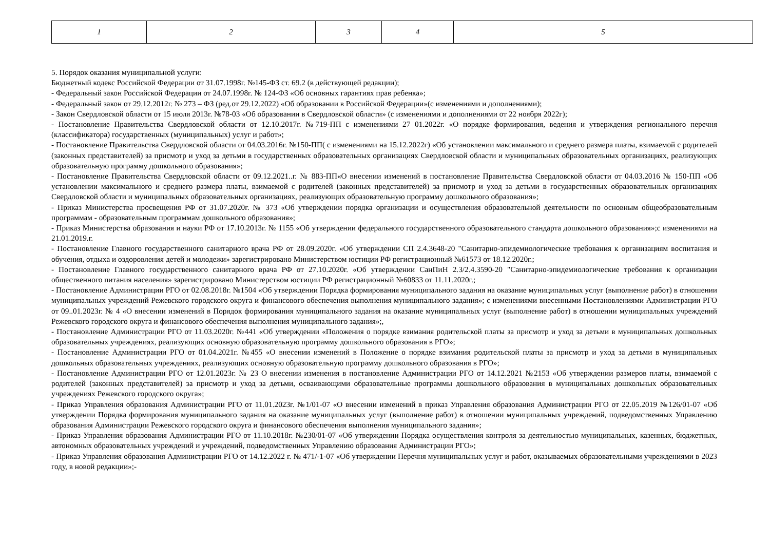| 1 | 2 | 3 | 4 | 5 |
5. Порядок оказания муниципальной услуги:
Бюджетный кодекс Российской Федерации от 31.07.1998г. №145-ФЗ ст. 69.2 (в действующей редакции);
- Федеральный закон Российской Федерации от 24.07.1998г. № 124-ФЗ «Об основных гарантиях прав ребенка»;
- Федеральный закон от 29.12.2012г. № 273 – ФЗ (ред.от 29.12.2022) «Об образовании в Российской Федерации»(с изменениями и дополнениями);
- Закон Свердловской области от 15 июля 2013г. №78-03 «Об образовании в Свердловской области» (с изменениями и дополнениями от 22 ноября 2022г);
- Постановление Правительства Свердловской области от 12.10.2017г. №719-ПП с изменениями 27 01.2022г. «О порядке формирования, ведения и утверждения регионального перечня (классификатора) государственных (муниципальных) услуг и работ»;
- Постановление Правительства Свердловской области от 04.03.2016г. №150-ПП( с изменениями на 15.12.2022г) «Об установлении максимального и среднего размера платы, взимаемой с родителей (законных представителей) за присмотр и уход за детьми в государственных образовательных организациях Свердловской области и муниципальных образовательных организациях, реализующих образовательную программу дошкольного образования»;
- Постановление Правительства Свердловской области от 09.12.2021..г. № 883-ПП«О внесении изменений в постановление Правительства Свердловской области от 04.03.2016 № 150-ПП «Об установлении максимального и среднего размера платы, взимаемой с родителей (законных представителей) за присмотр и уход за детьми в государственных образовательных организациях Свердловской области и муниципальных образовательных организациях, реализующих образовательную программу дошкольного образования»;
- Приказ Министерства просвещения РФ от 31.07.2020г. № 373 «Об утверждении порядка организации и осуществления образовательной деятельности по основным общеобразовательным программам - образовательным программам дошкольного образования»;
- Приказ Министерства образования и науки РФ от 17.10.2013г. № 1155 «Об утверждении федерального государственного образовательного стандарта дошкольного образования»;с изменениями на 21.01.2019.г.
- Постановление Главного государственного санитарного врача РФ от 28.09.2020г. «Об утверждении СП 2.4.3648-20 "Санитарно-эпидемиологические требования к организациям воспитания и обучения, отдыха и оздоровления детей и молодежи» зарегистрировано Министерством юстиции РФ регистрационный №61573 от 18.12.2020г.;
- Постановление Главного государственного санитарного врача РФ от 27.10.2020г. «Об утверждении СанПиН 2.3/2.4.3590-20 "Санитарно-эпидемиологические требования к организации общественного питания населения» зарегистрировано Министерством юстиции РФ регистрационный №60833 от 11.11.2020г.;
- Постановление Администрации РГО от 02.08.2018г. №1504 «Об утверждении Порядка формирования муниципального задания на оказание муниципальных услуг (выполнение работ) в отношении муниципальных учреждений Режевского городского округа и финансового обеспечения выполнения муниципального задания»; с изменениями внесенными Постановлениями Администрации РГО от 09..01.2023г. № 4 «О внесении изменений в Порядок формирования муниципального задания на оказание муниципальных услуг (выполнение работ) в отношении муниципальных учреждений Режевского городского округа и финансового обеспечения выполнения муниципального задания»;,
- Постановление Администрации РГО от 11.03.2020г. №441 «Об утверждении «Положения о порядке взимания родительской платы за присмотр и уход за детьми в муниципальных дошкольных образовательных учреждениях, реализующих основную образовательную программу дошкольного образования в РГО»;
- Постановление Администрации РГО от 01.04.2021г. №455 «О внесении изменений в Положение о порядке взимания родительской платы за присмотр и уход за детьми в муниципальных дошкольных образовательных учреждениях, реализующих основную образовательную программу дошкольного образования в РГО»;
- Постановление Администрации РГО от 12.01.2023г. № 23 О внесении изменения в постановление Администрации РГО от 14.12.2021 №2153 «Об утверждении размеров платы, взимаемой с родителей (законных представителей) за присмотр и уход за детьми, осваивающими образовательные программы дошкольного образования в муниципальных дошкольных образовательных учреждениях Режевского городского округа»;
- Приказ Управления образования Администрации РГО от 11.01.2023г. №1/01-07 «О внесении изменений в приказ Управления образования Администрации РГО от 22.05.2019 №126/01-07 «Об утверждении Порядка формирования муниципального задания на оказание муниципальных услуг (выполнение работ) в отношении муниципальных учреждений, подведомственных Управлению образования Администрации Режевского городского округа и финансового обеспечения выполнения муниципального задания»;
- Приказ Управления образования Администрации РГО от 11.10.2018г. №230/01-07 «Об утверждении Порядка осуществления контроля за деятельностью муниципальных, казенных, бюджетных, автономных образовательных учреждений и учреждений, подведомственных Управлению образования Администрации РГО»;
- Приказ Управления образования Администрации РГО от 14.12.2022 г. № 471/-1-07 «Об утверждении Перечня муниципальных услуг и работ, оказываемых образовательными учреждениями в 2023 году, в новой редакции»;-